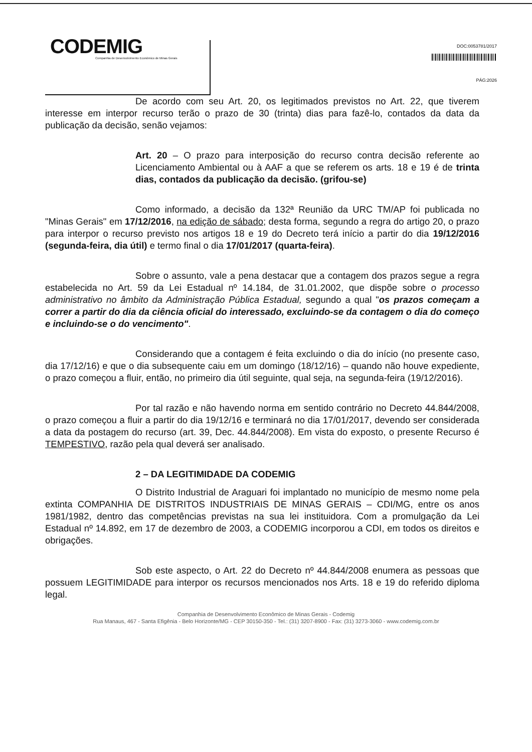CODEMIG
Companhia de Desenvolvimento Econômico de Minas Gerais
DOC:0053781/2017
PÁG:2026
De acordo com seu Art. 20, os legitimados previstos no Art. 22, que tiverem interesse em interpor recurso terão o prazo de 30 (trinta) dias para fazê-lo, contados da data da publicação da decisão, senão vejamos:
Art. 20 – O prazo para interposição do recurso contra decisão referente ao Licenciamento Ambiental ou à AAF a que se referem os arts. 18 e 19 é de trinta dias, contados da publicação da decisão. (grifou-se)
Como informado, a decisão da 132ª Reunião da URC TM/AP foi publicada no "Minas Gerais" em 17/12/2016, na edição de sábado; desta forma, segundo a regra do artigo 20, o prazo para interpor o recurso previsto nos artigos 18 e 19 do Decreto terá início a partir do dia 19/12/2016 (segunda-feira, dia útil) e termo final o dia 17/01/2017 (quarta-feira).
Sobre o assunto, vale a pena destacar que a contagem dos prazos segue a regra estabelecida no Art. 59 da Lei Estadual nº 14.184, de 31.01.2002, que dispõe sobre o processo administrativo no âmbito da Administração Pública Estadual, segundo a qual "os prazos começam a correr a partir do dia da ciência oficial do interessado, excluindo-se da contagem o dia do começo e incluindo-se o do vencimento".
Considerando que a contagem é feita excluindo o dia do início (no presente caso, dia 17/12/16) e que o dia subsequente caiu em um domingo (18/12/16) – quando não houve expediente, o prazo começou a fluir, então, no primeiro dia útil seguinte, qual seja, na segunda-feira (19/12/2016).
Por tal razão e não havendo norma em sentido contrário no Decreto 44.844/2008, o prazo começou a fluir a partir do dia 19/12/16 e terminará no dia 17/01/2017, devendo ser considerada a data da postagem do recurso (art. 39, Dec. 44.844/2008). Em vista do exposto, o presente Recurso é TEMPESTIVO, razão pela qual deverá ser analisado.
2 – DA LEGITIMIDADE DA CODEMIG
O Distrito Industrial de Araguari foi implantado no município de mesmo nome pela extinta COMPANHIA DE DISTRITOS INDUSTRIAIS DE MINAS GERAIS – CDI/MG, entre os anos 1981/1982, dentro das competências previstas na sua lei instituidora. Com a promulgação da Lei Estadual nº 14.892, em 17 de dezembro de 2003, a CODEMIG incorporou a CDI, em todos os direitos e obrigações.
Sob este aspecto, o Art. 22 do Decreto nº 44.844/2008 enumera as pessoas que possuem LEGITIMIDADE para interpor os recursos mencionados nos Arts. 18 e 19 do referido diploma legal.
Companhia de Desenvolvimento Econômico de Minas Gerais - Codemig
Rua Manaus, 467 - Santa Efigênia - Belo Horizonte/MG - CEP 30150-350 - Tel.: (31) 3207-8900 - Fax: (31) 3273-3060 - www.codemig.com.br